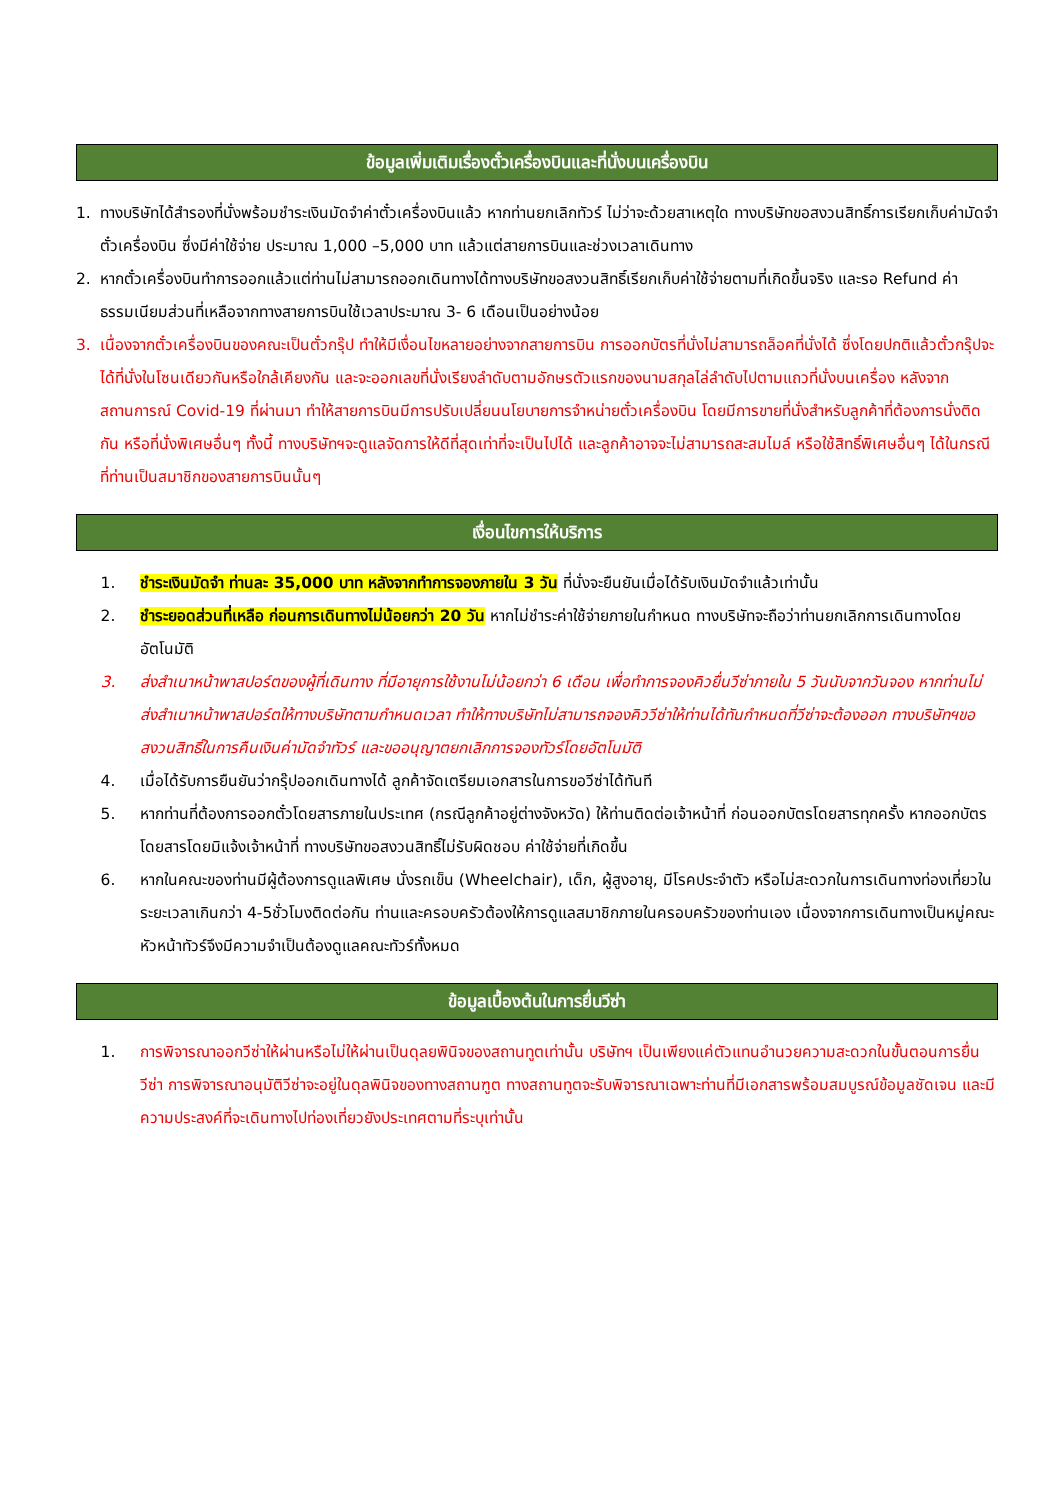ข้อมูลเพิ่มเติมเรื่องตั๋วเครื่องบินและที่นั่งบนเครื่องบิน
1. ทางบริษัทได้สำรองที่นั่งพร้อมชำระเงินมัดจำค่าตั๋วเครื่องบินแล้ว หากท่านยกเลิกทัวร์ ไม่ว่าจะด้วยสาเหตุใด ทางบริษัทขอสงวนสิทธิ์การเรียกเก็บค่ามัดจำตั๋วเครื่องบิน ซึ่งมีค่าใช้จ่าย ประมาณ 1,000 –5,000 บาท แล้วแต่สายการบินและช่วงเวลาเดินทาง
2. หากตั๋วเครื่องบินทำการออกแล้วแต่ท่านไม่สามารถออกเดินทางได้ทางบริษัทขอสงวนสิทธิ์เรียกเก็บค่าใช้จ่ายตามที่เกิดขึ้นจริง และรอ Refund ค่าธรรมเนียมส่วนที่เหลือจากทางสายการบินใช้เวลาประมาณ 3- 6 เดือนเป็นอย่างน้อย
3. เนื่องจากตั๋วเครื่องบินของคณะเป็นตั๋วกรุ๊ป ทำให้มีเงื่อนไขหลายอย่างจากสายการบิน การออกบัตรที่นั่งไม่สามารถล็อคที่นั่งได้ ซึ่งโดยปกติแล้วตั๋วกรุ๊ปจะได้ที่นั่งในโซนเดียวกันหรือใกล้เคียงกัน และจะออกเลขที่นั่งเรียงลำดับตามอักษรตัวแรกของนามสกุลไล่ลำดับไปตามแถวที่นั่งบนเครื่อง หลังจากสถานการณ์ Covid-19 ที่ผ่านมา ทำให้สายการบินมีการปรับเปลี่ยนนโยบายการจำหน่ายตั๋วเครื่องบิน โดยมีการขายที่นั่งสำหรับลูกค้าที่ต้องการนั่งติดกัน หรือที่นั่งพิเศษอื่นๆ ทั้งนี้ ทางบริษัทฯจะดูแลจัดการให้ดีที่สุดเท่าที่จะเป็นไปได้ และลูกค้าอาจจะไม่สามารถสะสมไมล์ หรือใช้สิทธิ์พิเศษอื่นๆ ได้ในกรณีที่ท่านเป็นสมาชิกของสายการบินนั้นๆ
เงื่อนไขการให้บริการ
1. ชำระเงินมัดจำ ท่านละ 35,000 บาท หลังจากทำการจองภายใน 3 วัน ที่นั่งจะยืนยันเมื่อได้รับเงินมัดจำแล้วเท่านั้น
2. ชำระยอดส่วนที่เหลือ ก่อนการเดินทางไม่น้อยกว่า 20 วัน หากไม่ชำระค่าใช้จ่ายภายในกำหนด ทางบริษัทจะถือว่าท่านยกเลิกการเดินทางโดยอัตโนมัติ
3. ส่งสำเนาหน้าพาสปอร์ตของผู้ที่เดินทาง ที่มีอายุการใช้งานไม่น้อยกว่า 6 เดือน เพื่อทำการจองคิวยื่นวีซ่าภายใน 5 วันนับจากวันจอง หากท่านไม่ส่งสำเนาหน้าพาสปอร์ตให้ทางบริษัทตามกำหนดเวลา ทำให้ทางบริษัทไม่สามารถจองคิววีซ่าให้ท่านได้ทันกำหนดที่วีซ่าจะต้องออก ทางบริษัทฯขอสงวนสิทธิ์ในการคืนเงินค่ามัดจำทัวร์ และขออนุญาตยกเลิกการจองทัวร์โดยอัตโนมัติ
4. เมื่อได้รับการยืนยันว่ากรุ๊ปออกเดินทางได้ ลูกค้าจัดเตรียมเอกสารในการขอวีซ่าได้ทันที
5. หากท่านที่ต้องการออกตั๋วโดยสารภายในประเทศ (กรณีลูกค้าอยู่ต่างจังหวัด) ให้ท่านติดต่อเจ้าหน้าที่ ก่อนออกบัตรโดยสารทุกครั้ง หากออกบัตรโดยสารโดยมิแจ้งเจ้าหน้าที่ ทางบริษัทขอสงวนสิทธิ์ไม่รับผิดชอบ ค่าใช้จ่ายที่เกิดขึ้น
6. หากในคณะของท่านมีผู้ต้องการดูแลพิเศษ นั่งรถเข็น (Wheelchair), เด็ก, ผู้สูงอายุ, มีโรคประจำตัว หรือไม่สะดวกในการเดินทางท่องเที่ยวในระยะเวลาเกินกว่า 4-5ชั่วโมงติดต่อกัน ท่านและครอบครัวต้องให้การดูแลสมาชิกภายในครอบครัวของท่านเอง เนื่องจากการเดินทางเป็นหมู่คณะ หัวหน้าทัวร์จึงมีความจำเป็นต้องดูแลคณะทัวร์ทั้งหมด
ข้อมูลเบื้องต้นในการยื่นวีซ่า
1. การพิจารณาออกวีซ่าให้ผ่านหรือไม่ให้ผ่านเป็นดุลยพินิจของสถานทูตเท่านั้น บริษัทฯ เป็นเพียงแค่ตัวแทนอำนวยความสะดวกในขั้นตอนการยื่นวีซ่า การพิจารณาอนุมัติวีซ่าจะอยู่ในดุลพินิจของทางสถานฑูต ทางสถานทูตจะรับพิจารณาเฉพาะท่านที่มีเอกสารพร้อมสมบูรณ์ข้อมูลชัดเจน และมีความประสงค์ที่จะเดินทางไปท่องเที่ยวยังประเทศตามที่ระบุเท่านั้น